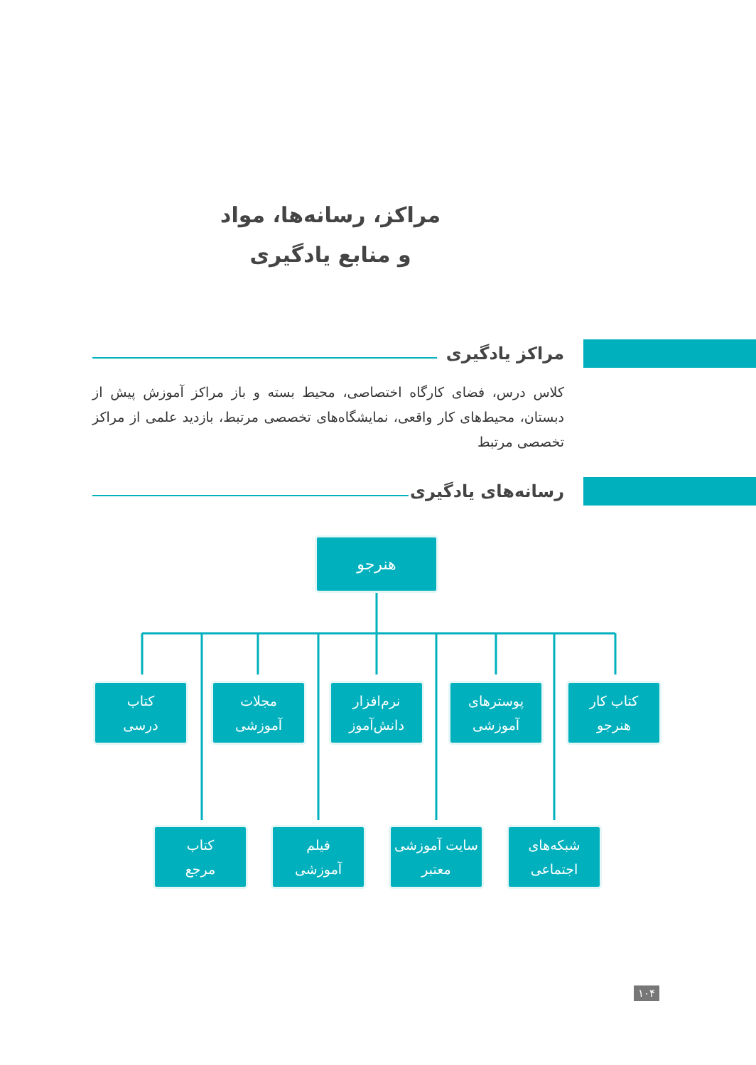مراکز، رسانه‌ها، مواد
و منابع یادگیری
مراکز یادگیری
کلاس درس، فضای کارگاه اختصاصی، محیط بسته و باز مراکز آموزش پیش از دبستان، محیط‌های کار واقعی، نمایشگاه‌های تخصصی مرتبط، بازدید علمی از مراکز تخصصی مرتبط
رسانه‌های یادگیری
هنرجو
کتاب کار
هنرجو
پوسترهای
آموزشی
نرم‌افزار
دانش‌آموز
مجلات
آموزشی
کتاب
درسی
شبکه‌های
اجتماعی
سایت آموزشی
معتبر
فیلم
آموزشی
کتاب
مرجع
۱۰۴